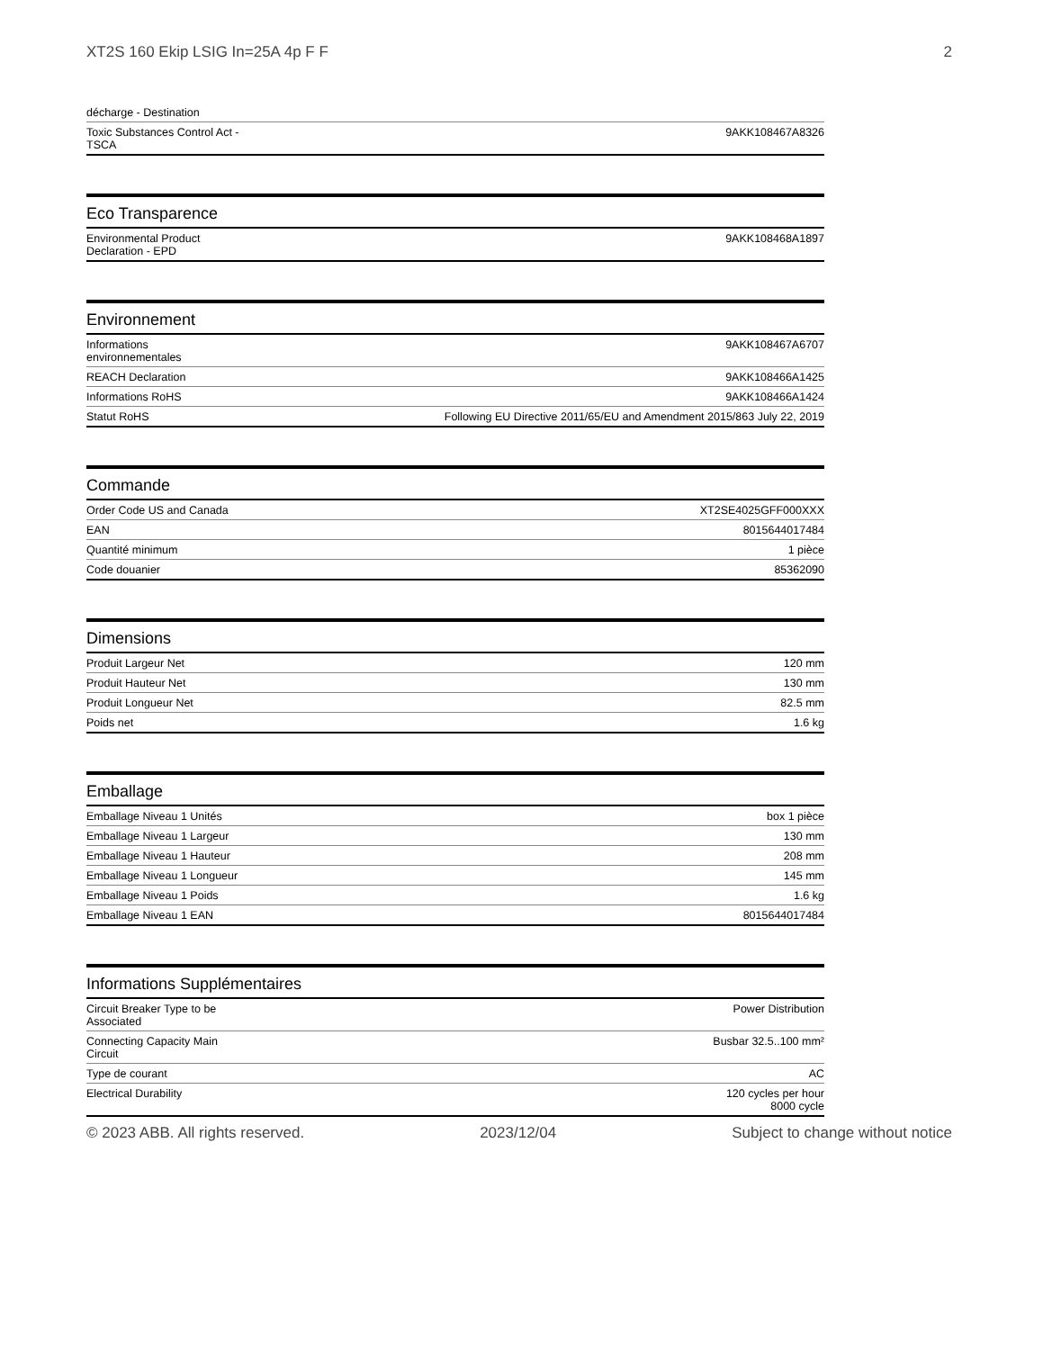XT2S 160 Ekip LSIG In=25A 4p F F 2
| décharge - Destination | |
| Toxic Substances Control Act - TSCA | 9AKK108467A8326 |
Eco Transparence
| Environmental Product Declaration - EPD | 9AKK108468A1897 |
Environnement
| Informations environnementales | 9AKK108467A6707 |
| REACH Declaration | 9AKK108466A1425 |
| Informations RoHS | 9AKK108466A1424 |
| Statut RoHS | Following EU Directive 2011/65/EU and Amendment 2015/863 July 22, 2019 |
Commande
| Order Code US and Canada | XT2SE4025GFF000XXX |
| EAN | 8015644017484 |
| Quantité minimum | 1 pièce |
| Code douanier | 85362090 |
Dimensions
| Produit Largeur Net | 120 mm |
| Produit Hauteur Net | 130 mm |
| Produit Longueur Net | 82.5 mm |
| Poids net | 1.6 kg |
Emballage
| Emballage Niveau 1 Unités | box 1 pièce |
| Emballage Niveau 1 Largeur | 130 mm |
| Emballage Niveau 1 Hauteur | 208 mm |
| Emballage Niveau 1 Longueur | 145 mm |
| Emballage Niveau 1 Poids | 1.6 kg |
| Emballage Niveau 1 EAN | 8015644017484 |
Informations Supplémentaires
| Circuit Breaker Type to be Associated | Power Distribution |
| Connecting Capacity Main Circuit | Busbar 32.5..100 mm² |
| Type de courant | AC |
| Electrical Durability | 120 cycles per hour 8000 cycle |
© 2023 ABB. All rights reserved. 2023/12/04 Subject to change without notice